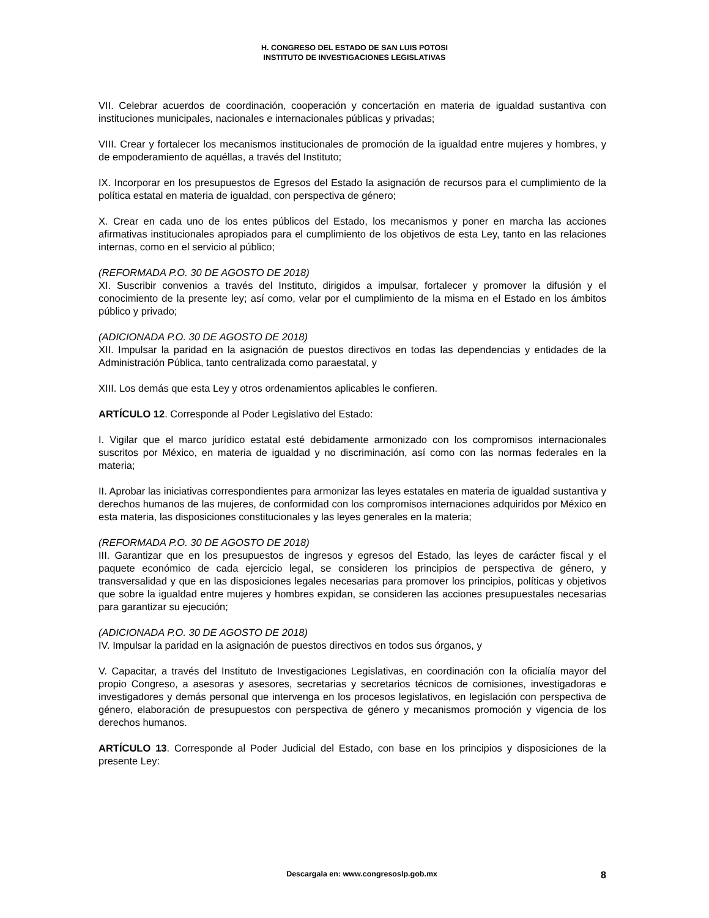H. CONGRESO DEL ESTADO DE SAN LUIS POTOSI
INSTITUTO DE INVESTIGACIONES LEGISLATIVAS
VII. Celebrar acuerdos de coordinación, cooperación y concertación en materia de igualdad sustantiva con instituciones municipales, nacionales e internacionales públicas y privadas;
VIII. Crear y fortalecer los mecanismos institucionales de promoción de la igualdad entre mujeres y hombres, y de empoderamiento de aquéllas, a través del Instituto;
IX. Incorporar en los presupuestos de Egresos del Estado la asignación de recursos para el cumplimiento de la política estatal en materia de igualdad, con perspectiva de género;
X. Crear en cada uno de los entes públicos del Estado, los mecanismos y poner en marcha las acciones afirmativas institucionales apropiados para el cumplimiento de los objetivos de esta Ley, tanto en las relaciones internas, como en el servicio al público;
(REFORMADA P.O. 30 DE AGOSTO DE 2018)
XI. Suscribir convenios a través del Instituto, dirigidos a impulsar, fortalecer y promover la difusión y el conocimiento de la presente ley; así como, velar por el cumplimiento de la misma en el Estado en los ámbitos público y privado;
(ADICIONADA P.O. 30 DE AGOSTO DE 2018)
XII. Impulsar la paridad en la asignación de puestos directivos en todas las dependencias y entidades de la Administración Pública, tanto centralizada como paraestatal, y
XIII. Los demás que esta Ley y otros ordenamientos aplicables le confieren.
ARTÍCULO 12. Corresponde al Poder Legislativo del Estado:
I. Vigilar que el marco jurídico estatal esté debidamente armonizado con los compromisos internacionales suscritos por México, en materia de igualdad y no discriminación, así como con las normas federales en la materia;
II. Aprobar las iniciativas correspondientes para armonizar las leyes estatales en materia de igualdad sustantiva y derechos humanos de las mujeres, de conformidad con los compromisos internaciones adquiridos por México en esta materia, las disposiciones constitucionales y las leyes generales en la materia;
(REFORMADA P.O. 30 DE AGOSTO DE 2018)
III. Garantizar que en los presupuestos de ingresos y egresos del Estado, las leyes de carácter fiscal y el paquete económico de cada ejercicio legal, se consideren los principios de perspectiva de género, y transversalidad y que en las disposiciones legales necesarias para promover los principios, políticas y objetivos que sobre la igualdad entre mujeres y hombres expidan, se consideren las acciones presupuestales necesarias para garantizar su ejecución;
(ADICIONADA P.O. 30 DE AGOSTO DE 2018)
IV. Impulsar la paridad en la asignación de puestos directivos en todos sus órganos, y
V. Capacitar, a través del Instituto de Investigaciones Legislativas, en coordinación con la oficialía mayor del propio Congreso, a asesoras y asesores, secretarias y secretarios técnicos de comisiones, investigadoras e investigadores y demás personal que intervenga en los procesos legislativos, en legislación con perspectiva de género, elaboración de presupuestos con perspectiva de género y mecanismos promoción y vigencia de los derechos humanos.
ARTÍCULO 13. Corresponde al Poder Judicial del Estado, con base en los principios y disposiciones de la presente Ley:
Descargala en: www.congresoslp.gob.mx 8